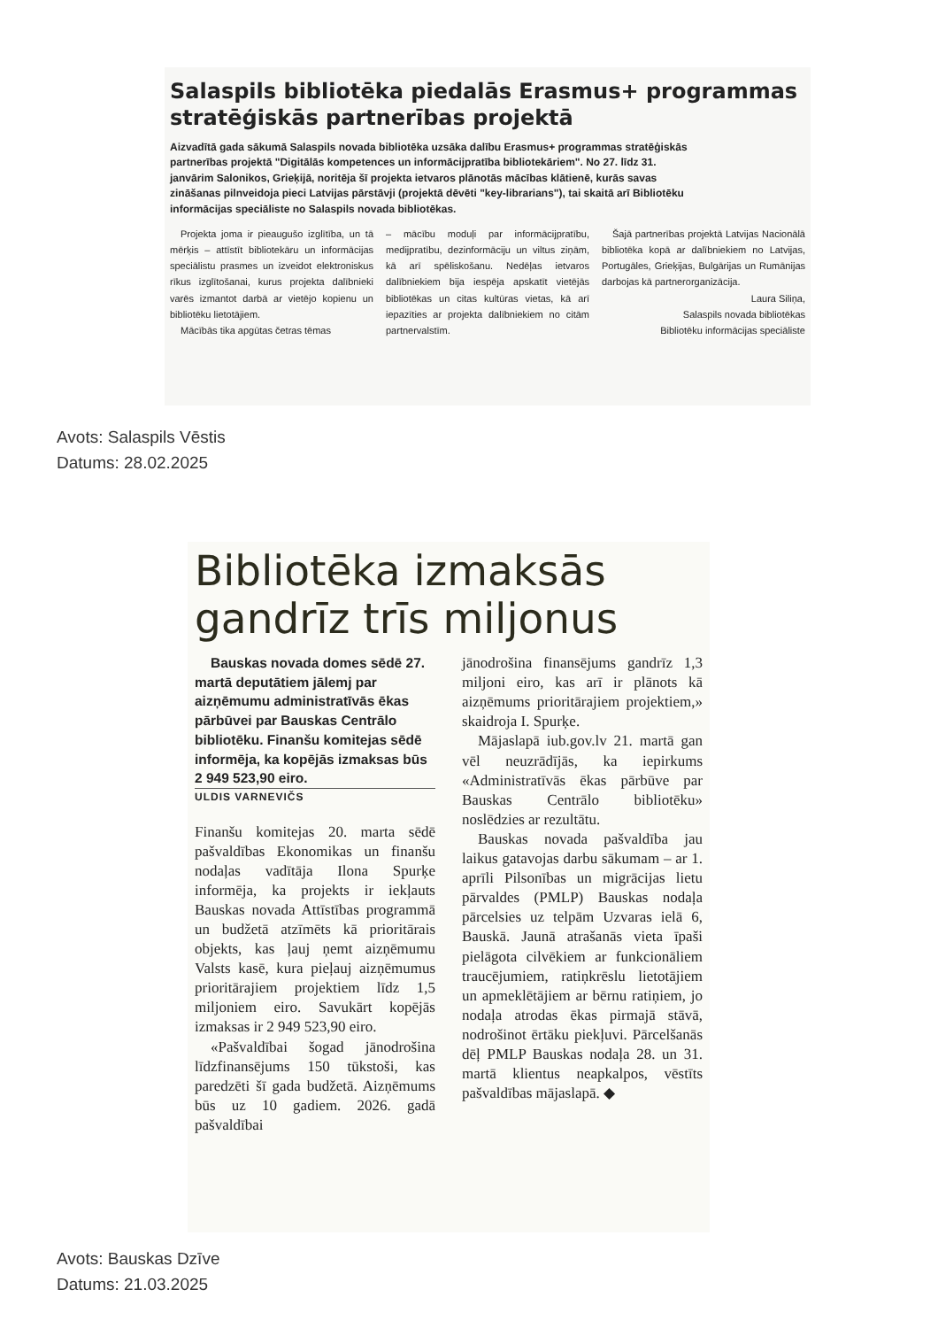Salaspils bibliotēka piedalās Erasmus+ programmas stratēģiskās partnerības projektā
Aizvadītā gada sākumā Salaspils novada bibliotēka uzsāka dalību Erasmus+ programmas stratēģiskās partnerības projektā "Digitālās kompetences un informācijpratība bibliotekāriem". No 27. līdz 31. janvārim Salonikos, Grieķijā, noritēja šī projekta ietvaros plānotās mācības klātienē, kurās savas zināšanas pilnveidoja pieci Latvijas pārstāvji (projektā dēvēti "key-librarians"), tai skaitā arī Bibliotēku informācijas speciāliste no Salaspils novada bibliotēkas.
Projekta joma ir pieaugušo izglītība, un tā mērķis – attīstīt bibliotekāru un informācijas speciālistu prasmes un izveidot elektroniskus rīkus izglītošanai, kurus projekta dalībnieki varēs izmantot darbā ar vietējo kopienu un bibliotēku lietotājiem.
Mācībās tika apgūtas četras tēmas
– mācību moduļi par informācijpratību, medijpratību, dezinformāciju un viltus ziņām, kā arī spēliskošanu. Nedēļas ietvaros dalībniekiem bija iespēja apskatīt vietējās bibliotēkas un citas kultūras vietas, kā arī iepazīties ar projekta dalībniekiem no citām partnervalstīm.
Šajā partnerības projektā Latvijas Nacionālā bibliotēka kopā ar dalībniekiem no Latvijas, Portugāles, Grieķijas, Bulgārijas un Rumānijas darbojas kā partnerorganizācija.
Laura Siliņa,
Salaspils novada bibliotēkas
Bibliotēku informācijas speciāliste
Avots: Salaspils Vēstis
Datums: 28.02.2025
Bibliotēka izmaksās gandrīz trīs miljonus
Bauskas novada domes sēdē 27. martā deputātiem jālemj par aizņēmumu administratīvās ēkas pārbūvei par Bauskas Centrālo bibliotēku. Finanšu komitejas sēdē informēja, ka kopējās izmaksas būs 2 949 523,90 eiro.
ULDIS VARNEVIČS
Finanšu komitejas 20. marta sēdē pašvaldības Ekonomikas un finanšu nodaļas vadītāja Ilona Spurķe informēja, ka projekts ir iekļauts Bauskas novada Attīstības programmā un budžetā atzīmēts kā prioritārais objekts, kas ļauj ņemt aizņēmumu Valsts kasē, kura pieļauj aizņēmumus prioritārajiem projektiem līdz 1,5 miljoniem eiro. Savukārt kopējās izmaksas ir 2 949 523,90 eiro.
«Pašvaldībai šogad jānodrošina līdzfinansējums 150 tūkstoši, kas paredzēti šī gada budžetā. Aizņēmums būs uz 10 gadiem. 2026. gadā pašvaldībai
jānodrošina finansējums gandrīz 1,3 miljoni eiro, kas arī ir plānots kā aizņēmums prioritārajiem projektiem,» skaidroja I. Spurķe.
Mājaslapā iub.gov.lv 21. martā gan vēl neuzrādījās, ka iepirkums «Administratīvās ēkas pārbūve par Bauskas Centrālo bibliotēku» noslēdzies ar rezultātu.
Bauskas novada pašvaldība jau laikus gatavojas darbu sākumam – ar 1. aprīli Pilsonības un migrācijas lietu pārvaldes (PMLP) Bauskas nodaļa pārcelsies uz telpām Uzvaras ielā 6, Bauskā. Jaunā atrašanās vieta īpaši pielāgota cilvēkiem ar funkcionāliem traucējumiem, ratiņkrēslu lietotājiem un apmeklētājiem ar bērnu ratiņiem, jo nodaļa atrodas ēkas pirmajā stāvā, nodrošinot ērtāku piekļuvi. Pārcelšanās dēļ PMLP Bauskas nodaļa 28. un 31. martā klientus neapkalpos, vēstīts pašvaldības mājaslapā. ◆
Avots: Bauskas Dzīve
Datums: 21.03.2025